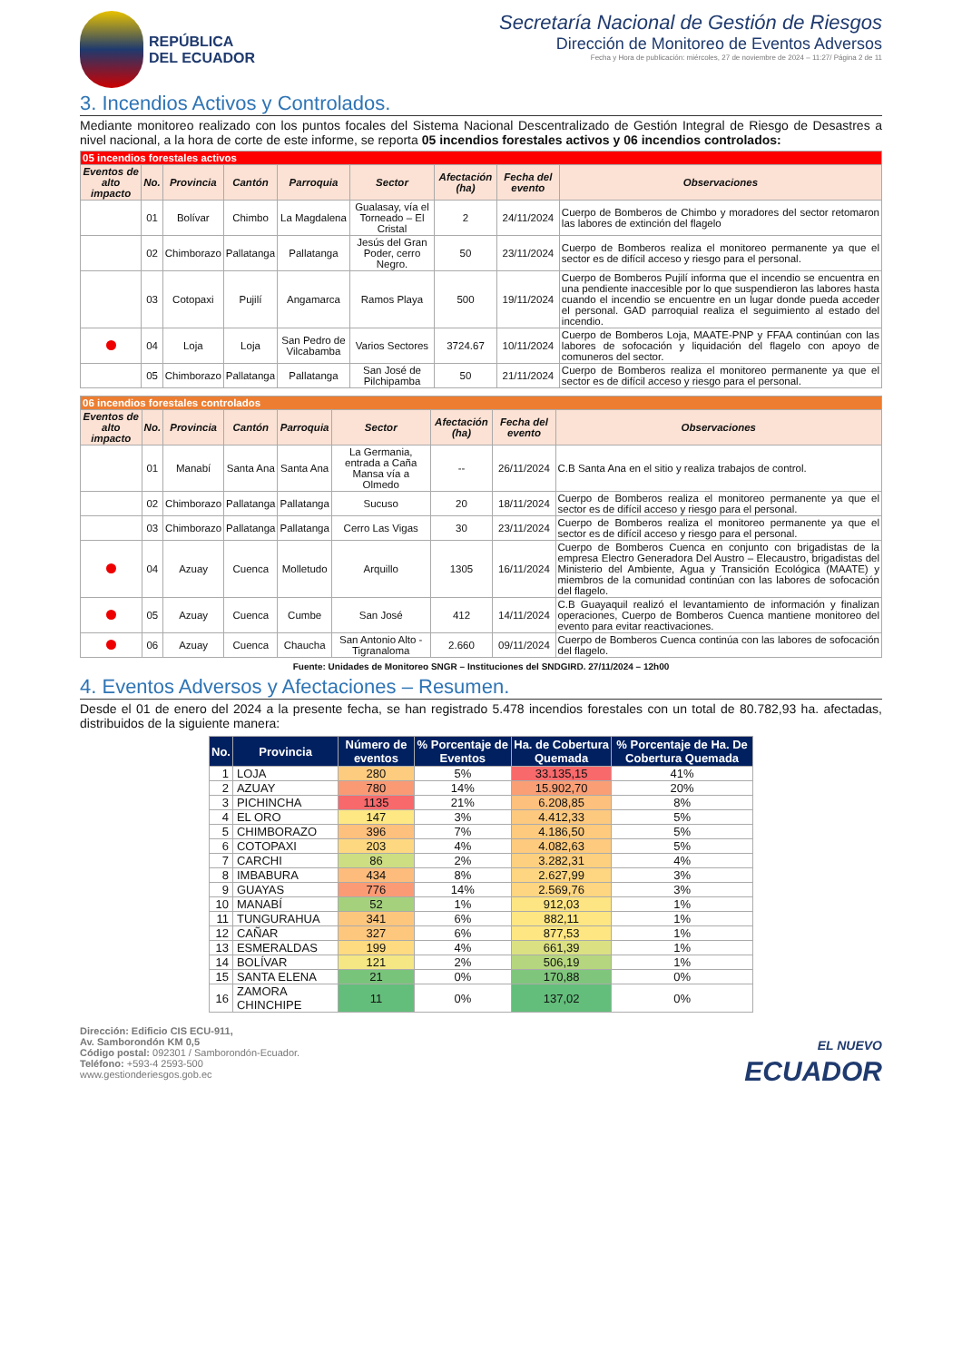REPÚBLICA
DEL ECUADOR
Secretaría Nacional de Gestión de Riesgos
Dirección de Monitoreo de Eventos Adversos
Fecha y Hora de publicación: miércoles, 27 de noviembre de 2024 – 11:27/ Página 2 de 11
3. Incendios Activos y Controlados.
Mediante monitoreo realizado con los puntos focales del Sistema Nacional Descentralizado de Gestión Integral de Riesgo de Desastres a nivel nacional, a la hora de corte de este informe, se reporta 05 incendios forestales activos y 06 incendios controlados:
| 05 incendios forestales activos | | | | | | | | |
| Eventos de alto impacto | No. | Provincia | Cantón | Parroquia | Sector | Afectación (ha) | Fecha del evento | Observaciones |
| | 01 | Bolívar | Chimbo | La Magdalena | Gualasay, vía el Torneado – El Cristal | 2 | 24/11/2024 | Cuerpo de Bomberos de Chimbo y moradores del sector retomaron las labores de extinción del flagelo |
| | 02 | Chimborazo | Pallatanga | Pallatanga | Jesús del Gran Poder, cerro Negro. | 50 | 23/11/2024 | Cuerpo de Bomberos realiza el monitoreo permanente ya que el sector es de difícil acceso y riesgo para el personal. |
| | 03 | Cotopaxi | Pujilí | Angamarca | Ramos Playa | 500 | 19/11/2024 | Cuerpo de Bomberos Pujilí informa que el incendio se encuentra en una pendiente inaccesible por lo que suspendieron las labores hasta cuando el incendio se encuentre en un lugar donde pueda acceder el personal. GAD parroquial realiza el seguimiento al estado del incendio. |
| | 04 | Loja | Loja | San Pedro de Vilcabamba | Varios Sectores | 3724.67 | 10/11/2024 | Cuerpo de Bomberos Loja, MAATE-PNP y FFAA continúan con las labores de sofocación y liquidación del flagelo con apoyo de comuneros del sector. |
| | 05 | Chimborazo | Pallatanga | Pallatanga | San José de Pilchipamba | 50 | 21/11/2024 | Cuerpo de Bomberos realiza el monitoreo permanente ya que el sector es de difícil acceso y riesgo para el personal. |
| 06 incendios forestales controlados | | | | | | | | |
| Eventos de alto impacto | No. | Provincia | Cantón | Parroquia | Sector | Afectación (ha) | Fecha del evento | Observaciones |
| | 01 | Manabí | Santa Ana | Santa Ana | La Germania, entrada a Caña Mansa vía a Olmedo | -- | 26/11/2024 | C.B Santa Ana en el sitio y realiza trabajos de control. |
| | 02 | Chimborazo | Pallatanga | Pallatanga | Sucuso | 20 | 18/11/2024 | Cuerpo de Bomberos realiza el monitoreo permanente ya que el sector es de difícil acceso y riesgo para el personal. |
| | 03 | Chimborazo | Pallatanga | Pallatanga | Cerro Las Vigas | 30 | 23/11/2024 | Cuerpo de Bomberos realiza el monitoreo permanente ya que el sector es de difícil acceso y riesgo para el personal. |
| | 04 | Azuay | Cuenca | Molletudo | Arquillo | 1305 | 16/11/2024 | Cuerpo de Bomberos Cuenca en conjunto con brigadistas de la empresa Electro Generadora Del Austro – Elecaustro, brigadistas del Ministerio del Ambiente, Agua y Transición Ecológica (MAATE) y miembros de la comunidad continúan con las labores de sofocación del flagelo. |
| | 05 | Azuay | Cuenca | Cumbe | San José | 412 | 14/11/2024 | C.B Guayaquil realizó el levantamiento de información y finalizan operaciones, Cuerpo de Bomberos Cuenca mantiene monitoreo del evento para evitar reactivaciones. |
| | 06 | Azuay | Cuenca | Chaucha | San Antonio Alto - Tigranaloma | 2.660 | 09/11/2024 | Cuerpo de Bomberos Cuenca continúa con las labores de sofocación del flagelo. |
Fuente: Unidades de Monitoreo SNGR – Instituciones del SNDGIRD. 27/11/2024 – 12h00
4. Eventos Adversos y Afectaciones – Resumen.
Desde el 01 de enero del 2024 a la presente fecha, se han registrado 5.478 incendios forestales con un total de 80.782,93 ha. afectadas, distribuidos de la siguiente manera:
| No. | Provincia | Número de eventos | % Porcentaje de Eventos | Ha. de Cobertura Quemada | % Porcentaje de Ha. De Cobertura Quemada |
| --- | --- | --- | --- | --- | --- |
| 1 | LOJA | 280 | 5% | 33.135,15 | 41% |
| 2 | AZUAY | 780 | 14% | 15.902,70 | 20% |
| 3 | PICHINCHA | 1135 | 21% | 6.208,85 | 8% |
| 4 | EL ORO | 147 | 3% | 4.412,33 | 5% |
| 5 | CHIMBORAZO | 396 | 7% | 4.186,50 | 5% |
| 6 | COTOPAXI | 203 | 4% | 4.082,63 | 5% |
| 7 | CARCHI | 86 | 2% | 3.282,31 | 4% |
| 8 | IMBABURA | 434 | 8% | 2.627,99 | 3% |
| 9 | GUAYAS | 776 | 14% | 2.569,76 | 3% |
| 10 | MANABÍ | 52 | 1% | 912,03 | 1% |
| 11 | TUNGURAHUA | 341 | 6% | 882,11 | 1% |
| 12 | CAÑAR | 327 | 6% | 877,53 | 1% |
| 13 | ESMERALDAS | 199 | 4% | 661,39 | 1% |
| 14 | BOLÍVAR | 121 | 2% | 506,19 | 1% |
| 15 | SANTA ELENA | 21 | 0% | 170,88 | 0% |
| 16 | ZAMORA CHINCHIPE | 11 | 0% | 137,02 | 0% |
Dirección: Edificio CIS ECU-911,
Av. Samborondón KM 0,5
Código postal: 092301 / Samborondón-Ecuador.
Teléfono: +593-4 2593-500
www.gestionderiesgos.gob.ec
EL NUEVO
ECUADOR